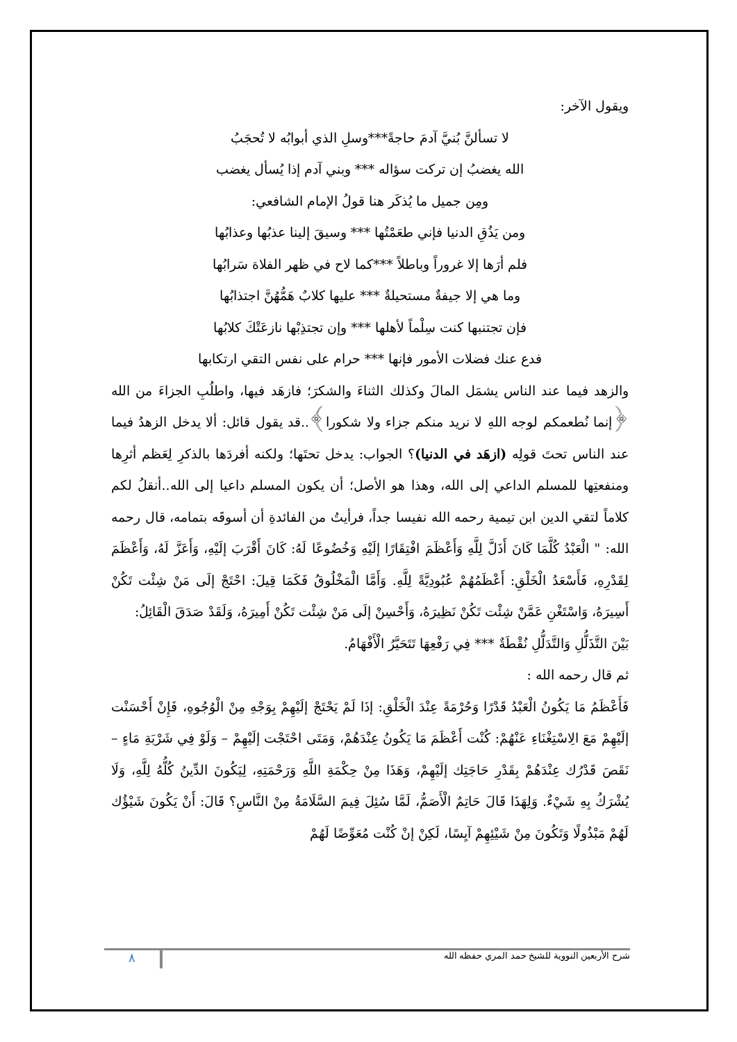ويقول الآخر:
لا تسألنَّ بُنيَّ آدمَ حاجةً***وسلِ الذي أبوابُه لا تُحجَبُ
الله يغضبُ إن تركت سؤاله *** وبني آدم إذا يُسأل يغضب
ومِن جميل ما يُذكَر هنا قولُ الإمام الشافعي:
ومن يَذُقِ الدنيا فإني طعَمْتُها *** وسيقَ إلينا عذبُها وعذابُها
فلم أرَها إلا غروراً وباطلاً ***كما لاح في ظهر الفلاة سَرابُها
وما هي إلا جيفةٌ مستحيلةٌ *** عليها كلابٌ هَمُّهُنَّ اجتذابُها
فإن تجتنبها كنت سِلْماً لأهلها *** وإن تجتذِبْها نازعَتْكَ كلابُها
فدع عنك فضلات الأمور فإنها *** حرام على نفس التقي ارتكابها
والزهد فيما عند الناس يشمَل المالَ وكذلك الثناءَ والشكرَ؛ فازهَد فيها، واطلُبِ الجزاءَ من الله ﴿إنما نُطعمكم لوجه اللهِ لا نريد منكم جزاء ولا شكورا﴾..قد يقول قائل: ألا يدخل الزهدُ فيما عند الناس تحتَ قولِه (ازهَد في الدنيا)؟ الجواب: يدخل تحتَها؛ ولكنه أفردَها بالذكرِ لِعَظم أثرِها ومنفعتِها للمسلم الداعي إلى الله، وهذا هو الأصل؛ أن يكون المسلم داعيا إلى الله..أنقلُ لكم كلاماً لتقي الدين ابن تيمية رحمه الله نفيسا جداً، فرأيتُ من الفائدةِ أن أسوقَه بتمامه، قال رحمه الله: " الْعَبْدُ كُلَّمَا كَانَ أَذَلَّ لِلَّهِ وَأَعْظَمَ افْتِقَارًا إلَيْهِ وَخُضُوعًا لَهُ: كَانَ أَقْرَبَ إلَيْهِ، وَأَعَزَّ لَهُ، وَأَعْظَمَ لِقَدْرِهِ، فَأَسْعَدُ الْخَلْقِ: أَعْظَمُهُمْ عُبُودِيَّةً لِلَّهِ. وَأَمَّا الْمَخْلُوقُ فَكَمَا قِيلَ: احْتَجْ إلَى مَنْ شِئْت تَكُنْ أَسِيرَهُ، وَاسْتَغْنِ عَمَّنْ شِئْت تَكُنْ نَظِيرَهُ، وَأَحْسِنْ إلَى مَنْ شِئْت تَكُنْ أَمِيرَهُ، وَلَقَدْ صَدَقَ الْقَائِلُ:
بَيْنَ التَّذَلُّلِ وَالتَّدَلُّلِ نُقْطَةٌ *** فِي رَفْعِهَا تَتَحَيَّرُ الْأَفْهَامُ.
ثم قال رحمه الله :
فَأَعْظَمُ مَا يَكُونُ الْعَبْدُ قَدْرًا وَحُرْمَةً عِنْدَ الْخَلْقِ: إذَا لَمْ يَحْتَجْ إلَيْهِمْ بِوَجْهِ مِنْ الْوُجُوهِ، فَإِنْ أَحْسَنْت إلَيْهِمْ مَعَ الِاسْتِغْنَاءِ عَنْهُمْ: كُنْت أَعْظَمَ مَا يَكُونُ عِنْدَهُمْ، وَمَتَى احْتَجْت إلَيْهِمْ – وَلَوْ فِي شَرْبَةِ مَاءٍ – نَقَصَ قَدْرُك عِنْدَهُمْ بِقَدْرِ حَاجَتِك إلَيْهِمْ، وَهَذَا مِنْ حِكْمَةِ اللَّهِ وَرَحْمَتِهِ، لِيَكُونَ الدِّينُ كُلُّهُ لِلَّهِ، وَلَا يُشْرَكُ بِهِ شَيْءٌ. وَلِهَذَا قَالَ حَاتِمٌ الْأَصَمُّ، لَمَّا سُئِلَ فِيمَ السَّلَامَةُ مِنْ النَّاسِ؟ قَالَ: أَنْ يَكُونَ شَيْؤُك لَهُمْ مَبْذُولًا وَتَكُونَ مِنْ شَيْئِهِمْ آيِسًا، لَكِنْ إنْ كُنْت مُعَوِّضًا لَهُمْ
شرح الأربعين النووية للشيخ حمد المري حفظه الله ٨